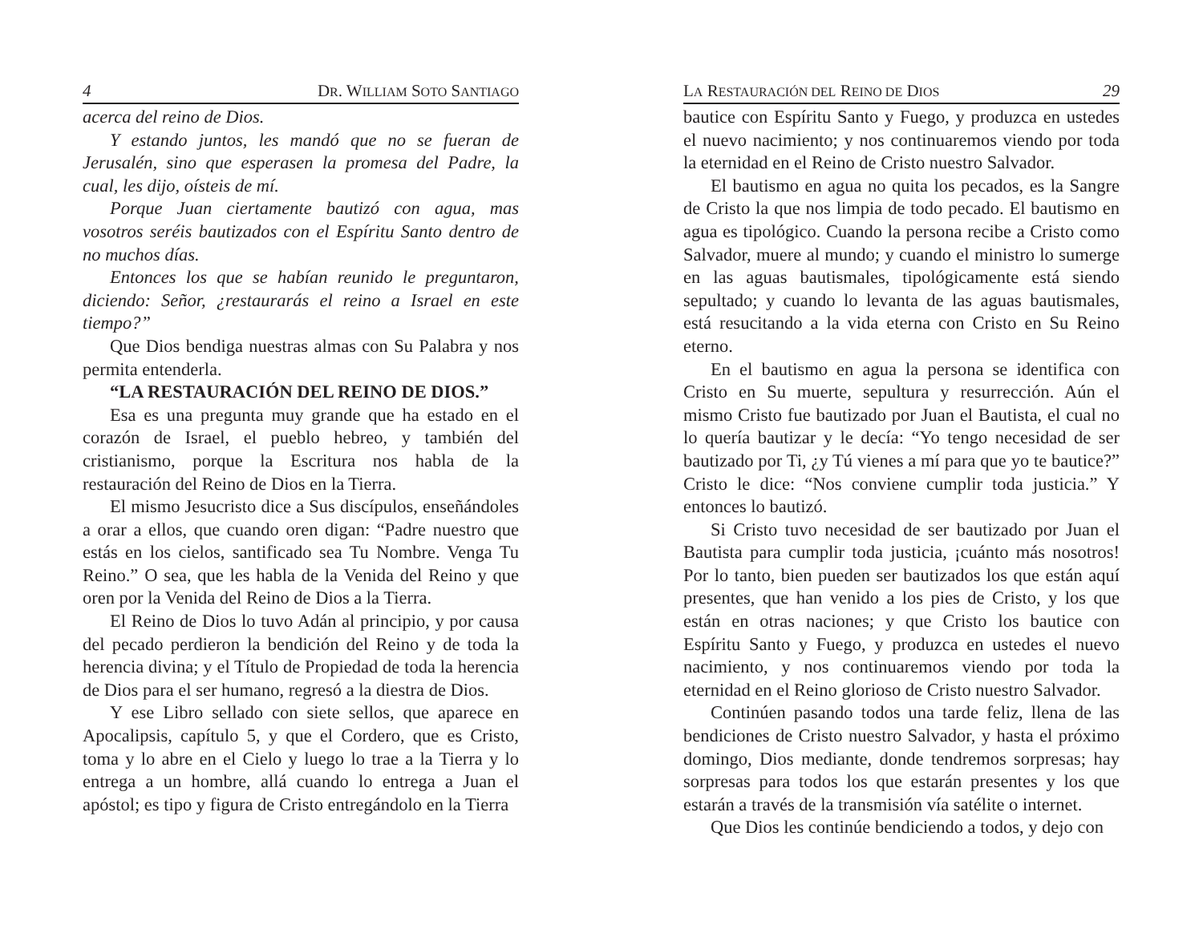4 DR. WILLIAM SOTO SANTIAGO
acerca del reino de Dios.
Y estando juntos, les mandó que no se fueran de Jerusalén, sino que esperasen la promesa del Padre, la cual, les dijo, oísteis de mí.
Porque Juan ciertamente bautizó con agua, mas vosotros seréis bautizados con el Espíritu Santo dentro de no muchos días.
Entonces los que se habían reunido le preguntaron, diciendo: Señor, ¿restaurarás el reino a Israel en este tiempo?”
Que Dios bendiga nuestras almas con Su Palabra y nos permita entenderla.
“LA RESTAURACIÓN DEL REINO DE DIOS.”
Esa es una pregunta muy grande que ha estado en el corazón de Israel, el pueblo hebreo, y también del cristianismo, porque la Escritura nos habla de la restauración del Reino de Dios en la Tierra.
El mismo Jesucristo dice a Sus discípulos, enseñándoles a orar a ellos, que cuando oren digan: “Padre nuestro que estás en los cielos, santificado sea Tu Nombre. Venga Tu Reino.” O sea, que les habla de la Venida del Reino y que oren por la Venida del Reino de Dios a la Tierra.
El Reino de Dios lo tuvo Adán al principio, y por causa del pecado perdieron la bendición del Reino y de toda la herencia divina; y el Título de Propiedad de toda la herencia de Dios para el ser humano, regresó a la diestra de Dios.
Y ese Libro sellado con siete sellos, que aparece en Apocalipsis, capítulo 5, y que el Cordero, que es Cristo, toma y lo abre en el Cielo y luego lo trae a la Tierra y lo entrega a un hombre, allá cuando lo entrega a Juan el apóstol; es tipo y figura de Cristo entregándolo en la Tierra
LA RESTAURACIÓN DEL REINO DE DIOS 29
bautice con Espíritu Santo y Fuego, y produzca en ustedes el nuevo nacimiento; y nos continuaremos viendo por toda la eternidad en el Reino de Cristo nuestro Salvador.
El bautismo en agua no quita los pecados, es la Sangre de Cristo la que nos limpia de todo pecado. El bautismo en agua es tipológico. Cuando la persona recibe a Cristo como Salvador, muere al mundo; y cuando el ministro lo sumerge en las aguas bautismales, tipológicamente está siendo sepultado; y cuando lo levanta de las aguas bautismales, está resucitando a la vida eterna con Cristo en Su Reino eterno.
En el bautismo en agua la persona se identifica con Cristo en Su muerte, sepultura y resurrección. Aún el mismo Cristo fue bautizado por Juan el Bautista, el cual no lo quería bautizar y le decía: “Yo tengo necesidad de ser bautizado por Ti, ¿y Tú vienes a mí para que yo te bautice?” Cristo le dice: “Nos conviene cumplir toda justicia.” Y entonces lo bautizó.
Si Cristo tuvo necesidad de ser bautizado por Juan el Bautista para cumplir toda justicia, ¡cuánto más nosotros! Por lo tanto, bien pueden ser bautizados los que están aquí presentes, que han venido a los pies de Cristo, y los que están en otras naciones; y que Cristo los bautice con Espíritu Santo y Fuego, y produzca en ustedes el nuevo nacimiento, y nos continuaremos viendo por toda la eternidad en el Reino glorioso de Cristo nuestro Salvador.
Continúen pasando todos una tarde feliz, llena de las bendiciones de Cristo nuestro Salvador, y hasta el próximo domingo, Dios mediante, donde tendremos sorpresas; hay sorpresas para todos los que estarán presentes y los que estarán a través de la transmisión vía satélite o internet.
Que Dios les continúe bendiciendo a todos, y dejo con